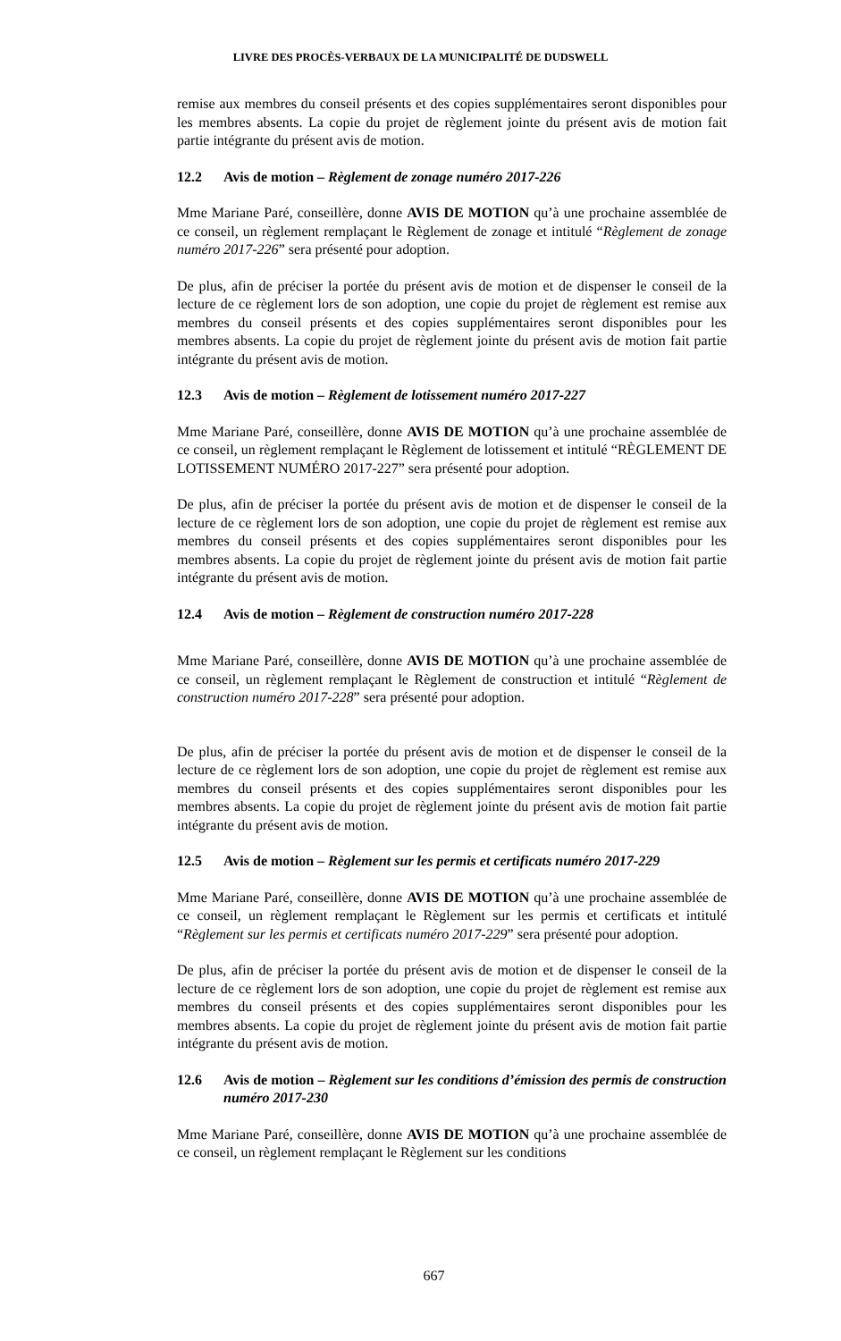LIVRE DES PROCÈS-VERBAUX DE LA MUNICIPALITÉ DE DUDSWELL
remise aux membres du conseil présents et des copies supplémentaires seront disponibles pour les membres absents. La copie du projet de règlement jointe du présent avis de motion fait partie intégrante du présent avis de motion.
12.2 Avis de motion – Règlement de zonage numéro 2017-226
Mme Mariane Paré, conseillère, donne AVIS DE MOTION qu’à une prochaine assemblée de ce conseil, un règlement remplaçant le Règlement de zonage et intitulé “Règlement de zonage numéro 2017-226” sera présenté pour adoption.
De plus, afin de préciser la portée du présent avis de motion et de dispenser le conseil de la lecture de ce règlement lors de son adoption, une copie du projet de règlement est remise aux membres du conseil présents et des copies supplémentaires seront disponibles pour les membres absents. La copie du projet de règlement jointe du présent avis de motion fait partie intégrante du présent avis de motion.
12.3 Avis de motion – Règlement de lotissement numéro 2017-227
Mme Mariane Paré, conseillère, donne AVIS DE MOTION qu’à une prochaine assemblée de ce conseil, un règlement remplaçant le Règlement de lotissement et intitulé “RÈGLEMENT DE LOTISSEMENT NUMÉRO 2017-227” sera présenté pour adoption.
De plus, afin de préciser la portée du présent avis de motion et de dispenser le conseil de la lecture de ce règlement lors de son adoption, une copie du projet de règlement est remise aux membres du conseil présents et des copies supplémentaires seront disponibles pour les membres absents. La copie du projet de règlement jointe du présent avis de motion fait partie intégrante du présent avis de motion.
12.4 Avis de motion – Règlement de construction numéro 2017-228
Mme Mariane Paré, conseillère, donne AVIS DE MOTION qu’à une prochaine assemblée de ce conseil, un règlement remplaçant le Règlement de construction et intitulé “Règlement de construction numéro 2017-228” sera présenté pour adoption.
De plus, afin de préciser la portée du présent avis de motion et de dispenser le conseil de la lecture de ce règlement lors de son adoption, une copie du projet de règlement est remise aux membres du conseil présents et des copies supplémentaires seront disponibles pour les membres absents. La copie du projet de règlement jointe du présent avis de motion fait partie intégrante du présent avis de motion.
12.5 Avis de motion – Règlement sur les permis et certificats numéro 2017-229
Mme Mariane Paré, conseillère, donne AVIS DE MOTION qu’à une prochaine assemblée de ce conseil, un règlement remplaçant le Règlement sur les permis et certificats et intitulé “Règlement sur les permis et certificats numéro 2017-229” sera présenté pour adoption.
De plus, afin de préciser la portée du présent avis de motion et de dispenser le conseil de la lecture de ce règlement lors de son adoption, une copie du projet de règlement est remise aux membres du conseil présents et des copies supplémentaires seront disponibles pour les membres absents. La copie du projet de règlement jointe du présent avis de motion fait partie intégrante du présent avis de motion.
12.6 Avis de motion – Règlement sur les conditions d’émission des permis de construction numéro 2017-230
Mme Mariane Paré, conseillère, donne AVIS DE MOTION qu’à une prochaine assemblée de ce conseil, un règlement remplaçant le Règlement sur les conditions
667